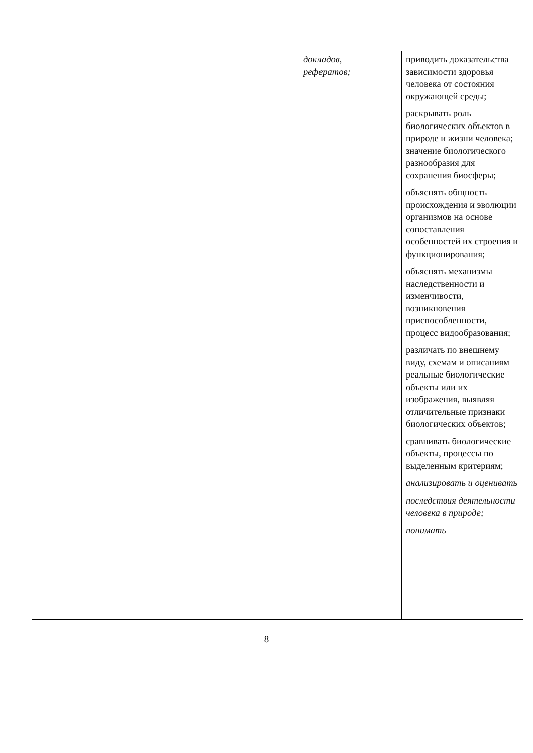| | | | докладов, рефератов; | приводить доказательства зависимости здоровья человека от состояния окружающей среды; раскрывать роль биологических объектов в природе и жизни человека; значение биологического разнообразия для сохранения биосферы; объяснять общность происхождения и эволюции организмов на основе сопоставления особенностей их строения и функционирования; объяснять механизмы наследственности и изменчивости, возникновения приспособленности, процесс видообразования; различать по внешнему виду, схемам и описаниям реальные биологические объекты или их изображения, выявляя отличительные признаки биологических объектов; сравнивать биологические объекты, процессы по выделенным критериям; анализировать и оценивать последствия деятельности человека в природе; понимать |
8